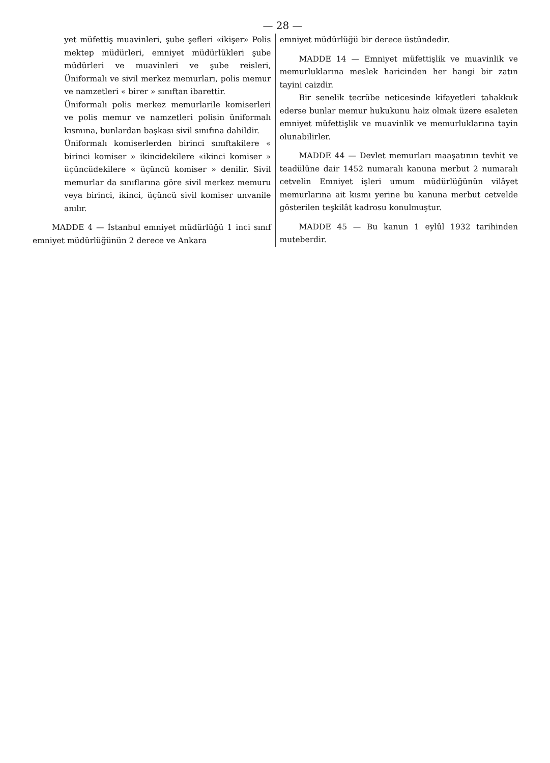— 28 —
yet müfettiş muavinleri, şube şefleri «ikişer» Polis mektep müdürleri, emniyet müdürlükleri şube müdürleri ve muavinleri ve şube reisleri, Üniformalı ve sivil merkez memurları, polis memur ve namzetleri « birer » sınıftan ibarettir.
Üniformalı polis merkez memurlarile komiserleri ve polis memur ve namzetleri polisin üniformalı kısmına, bunlardan başkası sivil sınıfına dahildir.
Üniformalı komiserlerden birinci sınıftakilere « birinci komiser » ikincidekilere «ikinci komiser » üçüncüdekilere « üçüncü komiser » denilir. Sivil memurlar da sınıflarına göre sivil merkez memuru veya birinci, ikinci, üçüncü sivil komiser unvanile anılır.
MADDE 4 — İstanbul emniyet müdürlüğü 1 inci sınıf emniyet müdürlüğünün 2 derece ve Ankara
emniyet müdürlüğü bir derece üstündedir.
MADDE 14 — Emniyet müfettişlik ve muavinlik ve memurluklarına meslek haricinden her hangi bir zatın tayini caizdir.
Bir senelik tecrübe neticesinde kifayetleri tahakkuk ederse bunlar memur hukukunu haiz olmak üzere esaleten emniyet müfettişlik ve muavinlik ve memurluklarına tayin olunabilirler.
MADDE 44 — Devlet memurları maaşatının tevhit ve teadülüne dair 1452 numaralı kanuna merbut 2 numaralı cetvelin Emniyet işleri umum müdürlüğünün vilâyet memurlarına ait kısmı yerine bu kanuna merbut cetvelde gösterilen teşkilât kadrosu konulmuştur.
MADDE 45 — Bu kanun 1 eylûl 1932 tarihinden muteberdir.